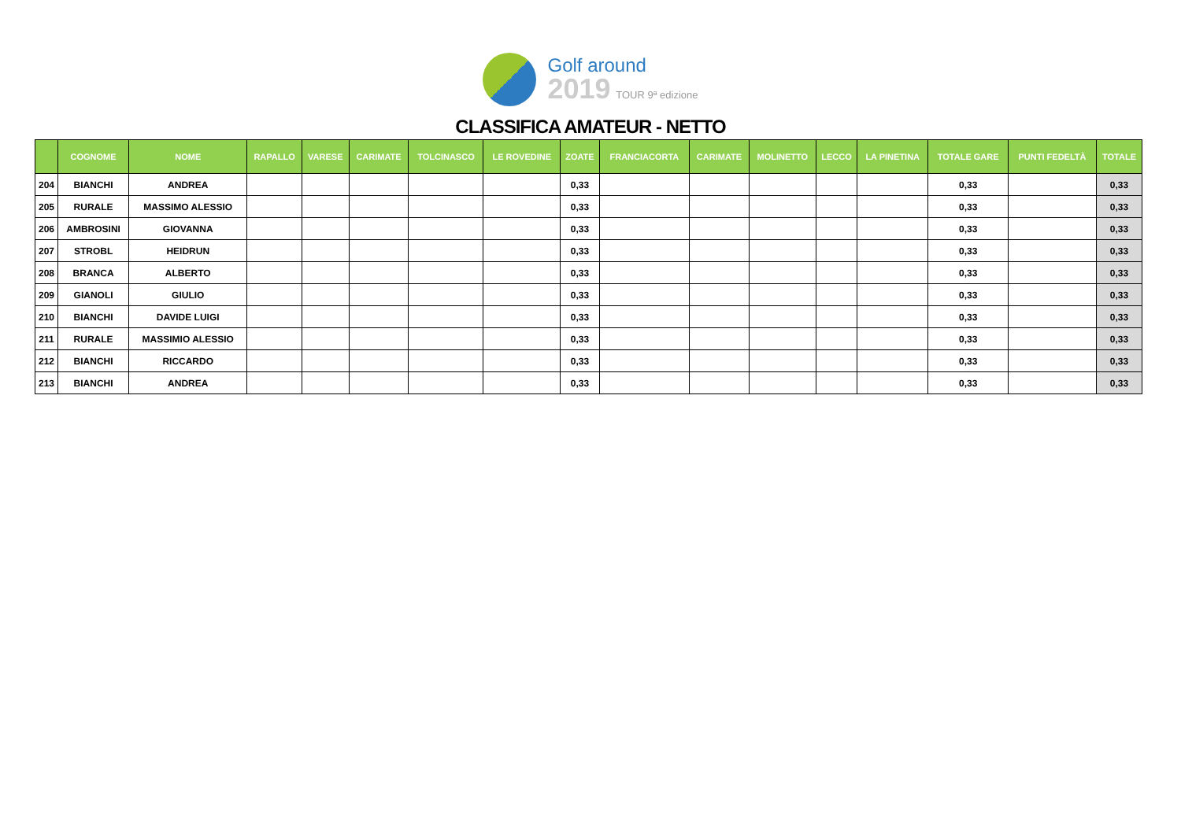Golf around
2019 TOUR 9ª edizione
CLASSIFICA AMATEUR - NETTO
| | COGNOME | NOME | RAPALLO | VARESE | CARIMATE | TOLCINASCO | LE ROVEDINE | ZOATE | FRANCIACORTA | CARIMATE | MOLINETTO | LECCO | LA PINETINA | TOTALE GARE | PUNTI FEDELTÀ | TOTALE |
| --- | --- | --- | --- | --- | --- | --- | --- | --- | --- | --- | --- | --- | --- | --- | --- | --- |
| 204 | BIANCHI | ANDREA | | | | | | 0,33 | | | | | | 0,33 | | 0,33 |
| 205 | RURALE | MASSIMO ALESSIO | | | | | | 0,33 | | | | | | 0,33 | | 0,33 |
| 206 | AMBROSINI | GIOVANNA | | | | | | 0,33 | | | | | | 0,33 | | 0,33 |
| 207 | STROBL | HEIDRUN | | | | | | 0,33 | | | | | | 0,33 | | 0,33 |
| 208 | BRANCA | ALBERTO | | | | | | 0,33 | | | | | | 0,33 | | 0,33 |
| 209 | GIANOLI | GIULIO | | | | | | 0,33 | | | | | | 0,33 | | 0,33 |
| 210 | BIANCHI | DAVIDE LUIGI | | | | | | 0,33 | | | | | | 0,33 | | 0,33 |
| 211 | RURALE | MASSIMIO ALESSIO | | | | | | 0,33 | | | | | | 0,33 | | 0,33 |
| 212 | BIANCHI | RICCARDO | | | | | | 0,33 | | | | | | 0,33 | | 0,33 |
| 213 | BIANCHI | ANDREA | | | | | | 0,33 | | | | | | 0,33 | | 0,33 |